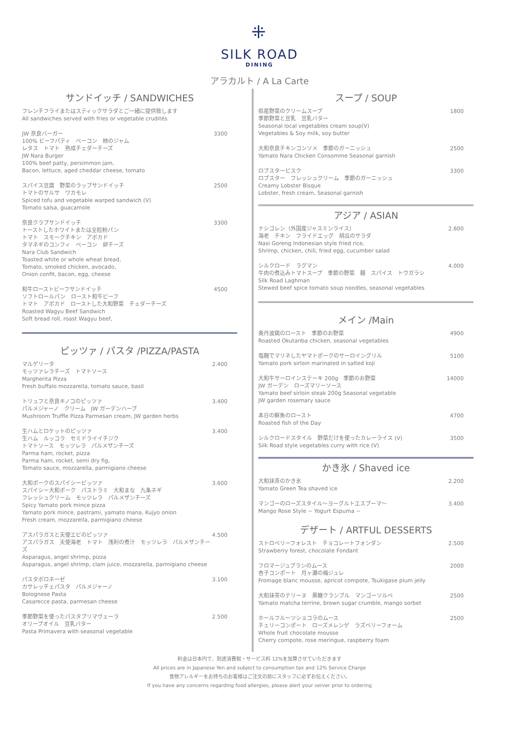⁜
SILK ROAD
DINING
アラカルト / A La Carte
サンドイッチ / SANDWICHES
フレンチフライまたはスティックサラダとご一緒に提供致します
All sandwiches served with fries or vegetable crudités
JW 奈良バーガー
100% ビーフパティ　ベーコン　柿のジャム
レタス　トマト　熟成チェダーチーズ
JW Nara Burger
100% beef patty, persimmon jam,
Bacon, lettuce, aged cheddar cheese, tomato
3300
スパイス豆腐　野菜のラップサンドイッチ
トマトのサルサ　ワカモレ
Spiced tofu and vegetable warped sandwich (V)
Tomato salsa, guacamole
2500
奈良クラブサンドイッチ
トーストしたホワイトまたは全粒粉パン
トマト　スモークチキン　アボカド
タマネギのコンフィ　ベーコン　卵チーズ
Nara Club Sandwich
Toasted white or whole wheat bread,
Tomato, smoked chicken, avocado,
Onion confit, bacon, egg, cheese
3300
和牛ローストビーフサンドイッチ
ソフトロールパン　ロースト和牛ビーフ
トマト　アボカド　ローストした大和野菜　チェダーチーズ
Roasted Wagyu Beef Sandwich
Soft bread roll, roast Wagyu beef,
4500
ピッツァ / パスタ /PIZZA/PASTA
マルゲリータ
モッツァレラチーズ　トマトソース
Margherita Pizza
Fresh buffalo mozzarella, tomato sauce, basil
2.400
トリュフと奈良キノコのピッツァ
パルメジャーノ　クリーム　JW ガーデンハーブ
Mushroom Truffle Pizza Parmesan cream, JW garden herbs
3.400
生ハムとロケットのピッツァ
生ハム　ルッコラ　セミドライイチジク
トマトソース　モッツレラ　パルメザンチーズ
Parma ham, rocket, pizza
Parma ham, rocket, semi dry fig,
Tomato sauce, mozzarella, parmigiano cheese
3.400
大和ポークのスパイシーピッツァ
スパイシー大和ポーク　パストラミ　大和まな　九条ネギ
フレッシュクリーム　モッツレラ　パルメザンチーズ
Spicy Yamato pork mince pizza
Yamato pork mince, pastrami, yamato mana, Kujyo onion
Fresh cream, mozzarella, parmigiano cheese
3.600
アスパラガスと天使エビのピッツァ
アスパラガス　天使海老　トマト　浅利の煮汁　モッツレラ　パルメザンチーズ
Asparagus, angel shrimp, pizza
Asparagus, angel shrimp, clam juice, mozzarella, parmigiano cheese
4.500
パスタボロネーゼ
カサレッチェパスタ　パルメジャーノ
Bolognese Pasta
Casarecce pasta, parmesan cheese
3.100
季節野菜を使ったパスタプリマヴェーラ
オリーブオイル　豆乳バター
Pasta Primavera with seasonal vegetable
2.500
スープ / SOUP
県産野菜のクリームスープ
季節野菜と豆乳　豆乳バター
Seasonal local vegetables cream soup(V)
Vegetables & Soy milk, soy butter
1800
大和奈良チキンコンソメ　季節のガーニッシュ
Yamato Nara Chicken Consomme Seasonal garnish
2500
ロブスタービスク
ロブスター　フレッシュクリーム　季節のガーニッシュ
Creamy Lobster Bisque
Lobster, fresh cream, Seasonal garnish
3300
アジア / ASIAN
ナシゴレン（外国産ジャスミンライス）
海老　チキン　フライドエッグ　胡瓜のサラダ
Nasi Goreng Indonesian style fried rice,
Shrimp, chicken, chili, fried egg, cucumber salad
2.800
シルクロード　ラグマン
牛肉の煮込みトマトスープ　季節の野菜　麺　スパイス　トウガラシ
Silk Road Laghman
Stewed beef spice tomato soup noodles, seasonal vegetables
4.000
メイン /Main
奥丹波鶏のロースト　季節のお野菜
Roasted Okutanba chicken, seasonal vegetables
4900
塩麹でマリネしたヤマトポークのサーロイングリル
Yamato pork sirloin marinated in salted koji
5100
大和牛サーロインステーキ 200g　季節のお野菜
JW ガーデン　ローズマリーソース
Yamato beef sirloin steak 200g Seasonal vegetable
JW garden rosemary sauce
14000
本日の鮮魚のロースト
Roasted fish of the Day
4700
シルクロードスタイル　野菜だけを使ったカレーライス (V)
Silk Road style vegetables curry with rice (V)
3500
かき氷 / Shaved ice
大和抹茶のかき氷
Yamato Green Tea shaved ice
2.200
マンゴーのローズスタイル～ヨーグルトエスプーマ～
Mango Rose Style ~ Yogurt Espuma ~
3.400
デザート / ARTFUL DESSERTS
ストロベリーフォレスト　チョコレートフォンダン
Strawberry forest, chocolate Fondant
2.500
フロマージュブランのムース
杏子コンポート　月ヶ瀬の梅ジュレ
Fromage blanc mousse, apricot compote, Tsukigase plum jelly
2000
大和抹茶のテリーヌ　黒糖クランブル　マンゴーソルベ
Yamato matcha terrine, brown sugar crumble, mango sorbet
2500
ホールフルーツショコラのムース
チェリーコンポート　ローズメレンゲ　ラズベリーフォーム
Whole fruit chocolate mousse
Cherry compote, rose meringue, raspberry foam
2500
料金は日本円で、別途消費税・サービス料 12%を加算させていただきます
All prices are in Japanese Yen and subject to consumption tax and 12% Service Charge
食物アレルギーをお持ちのお客様はご注文の前にスタッフに必ずお伝えください。
If you have any concerns regarding food allergies, please alert your server prior to ordering